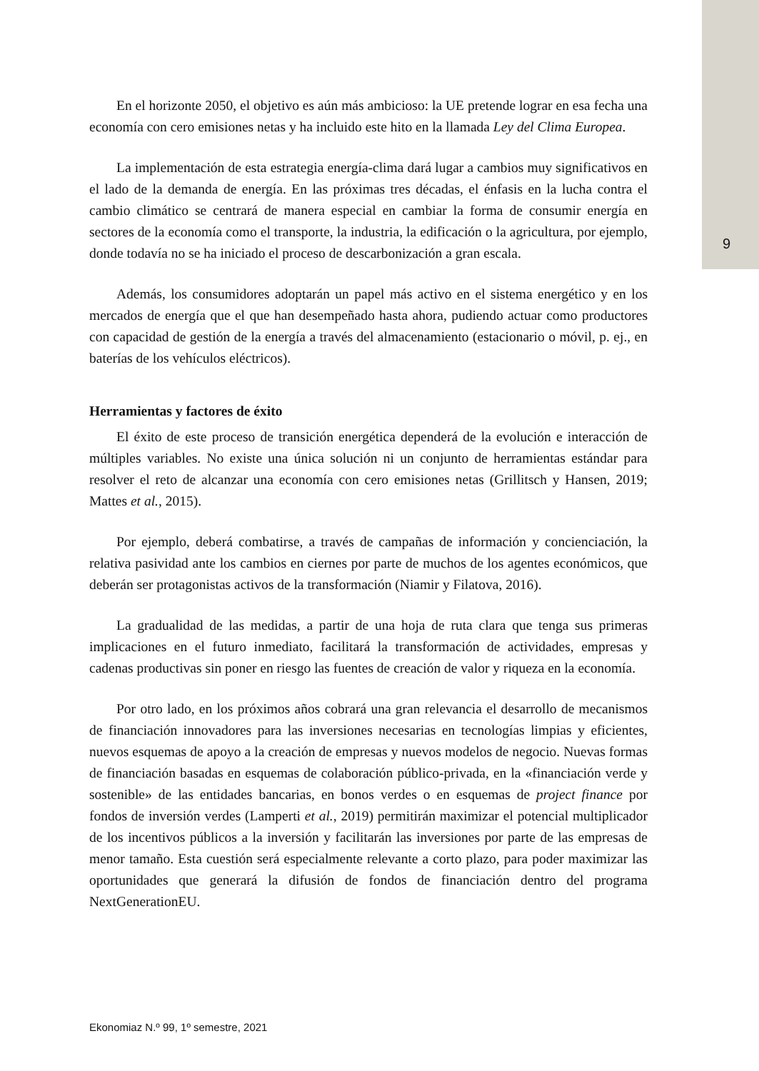En el horizonte 2050, el objetivo es aún más ambicioso: la UE pretende lograr en esa fecha una economía con cero emisiones netas y ha incluido este hito en la llamada Ley del Clima Europea.
La implementación de esta estrategia energía-clima dará lugar a cambios muy significativos en el lado de la demanda de energía. En las próximas tres décadas, el énfasis en la lucha contra el cambio climático se centrará de manera especial en cambiar la forma de consumir energía en sectores de la economía como el transporte, la industria, la edificación o la agricultura, por ejemplo, donde todavía no se ha iniciado el proceso de descarbonización a gran escala.
Además, los consumidores adoptarán un papel más activo en el sistema energético y en los mercados de energía que el que han desempeñado hasta ahora, pudiendo actuar como productores con capacidad de gestión de la energía a través del almacenamiento (estacionario o móvil, p. ej., en baterías de los vehículos eléctricos).
Herramientas y factores de éxito
El éxito de este proceso de transición energética dependerá de la evolución e interacción de múltiples variables. No existe una única solución ni un conjunto de herramientas estándar para resolver el reto de alcanzar una economía con cero emisiones netas (Grillitsch y Hansen, 2019; Mattes et al., 2015).
Por ejemplo, deberá combatirse, a través de campañas de información y concienciación, la relativa pasividad ante los cambios en ciernes por parte de muchos de los agentes económicos, que deberán ser protagonistas activos de la transformación (Niamir y Filatova, 2016).
La gradualidad de las medidas, a partir de una hoja de ruta clara que tenga sus primeras implicaciones en el futuro inmediato, facilitará la transformación de actividades, empresas y cadenas productivas sin poner en riesgo las fuentes de creación de valor y riqueza en la economía.
Por otro lado, en los próximos años cobrará una gran relevancia el desarrollo de mecanismos de financiación innovadores para las inversiones necesarias en tecnologías limpias y eficientes, nuevos esquemas de apoyo a la creación de empresas y nuevos modelos de negocio. Nuevas formas de financiación basadas en esquemas de colaboración público-privada, en la «financiación verde y sostenible» de las entidades bancarias, en bonos verdes o en esquemas de project finance por fondos de inversión verdes (Lamperti et al., 2019) permitirán maximizar el potencial multiplicador de los incentivos públicos a la inversión y facilitarán las inversiones por parte de las empresas de menor tamaño. Esta cuestión será especialmente relevante a corto plazo, para poder maximizar las oportunidades que generará la difusión de fondos de financiación dentro del programa NextGenerationEU.
9
Ekonomiaz N.º 99, 1º semestre, 2021